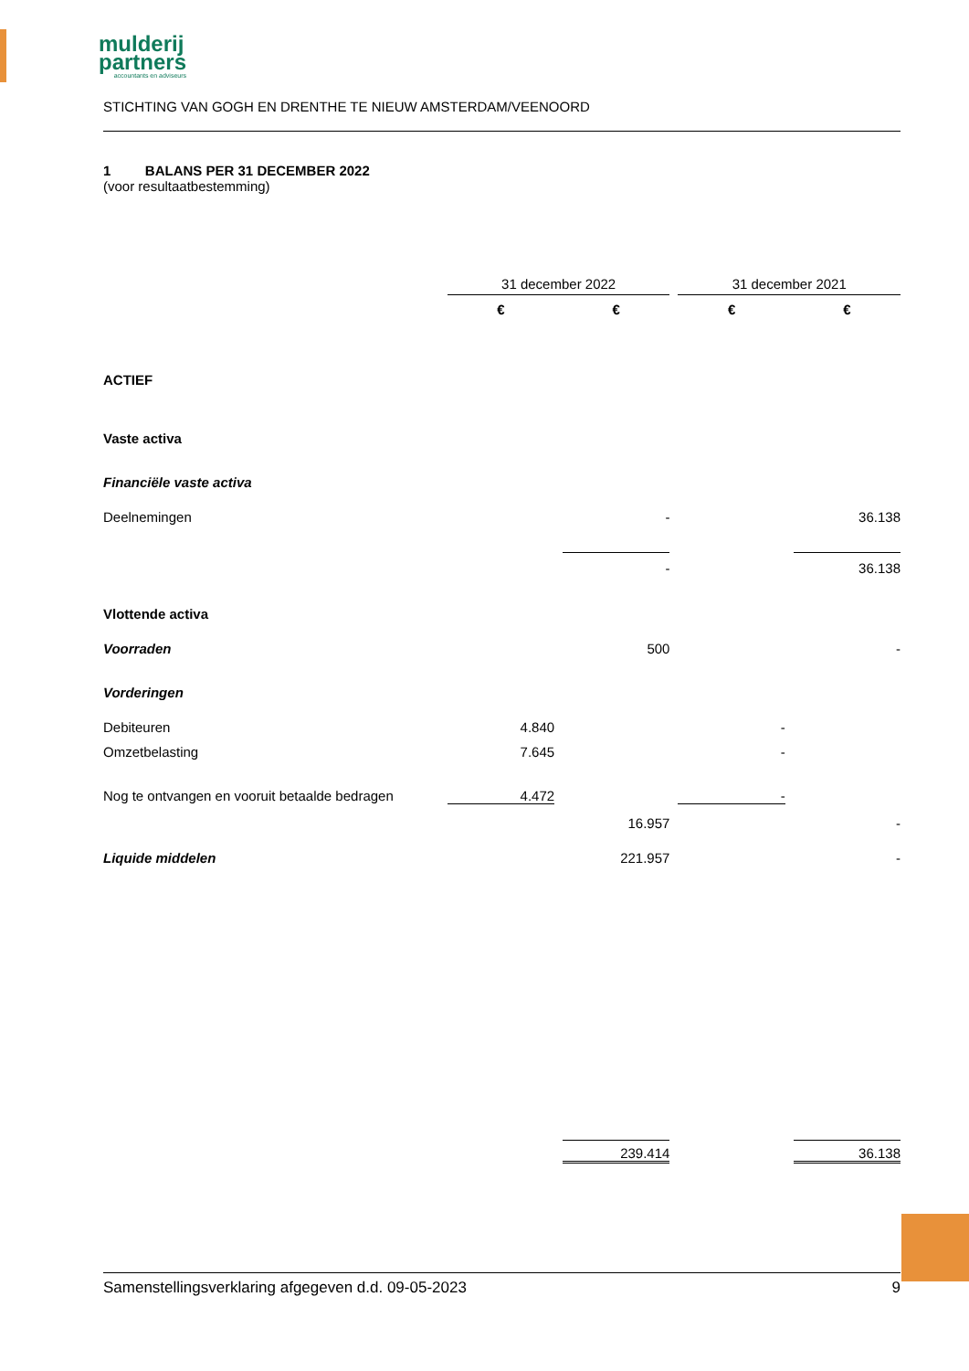mulderij
partners
accountants en adviseurs
STICHTING VAN GOGH EN DRENTHE TE NIEUW AMSTERDAM/VEENOORD
1 BALANS PER 31 DECEMBER 2022
(voor resultaatbestemming)
| | 31 december 2022 | | | | 31 december 2021 | | |
| | € | | € | | € | | € |
| ACTIEF | | | | | | | |
| Vaste activa | | | | | | | |
| Financiële vaste activa | | | | | | | |
| Deelnemingen | | | - | | | | 36.138 |
| | | | - | | | | 36.138 |
| Vlottende activa | | | | | | | |
| Voorraden | | | 500 | | | | - |
| Vorderingen | | | | | | | |
| Debiteuren | 4.840 | | | | - | | |
| Omzetbelasting | 7.645 | | | | - | | |
| Nog te ontvangen en vooruit betaalde bedragen | 4.472 | | | | - | | |
| | | | 16.957 | | | | - |
| Liquide middelen | | | 221.957 | | | | - |
| | | | 239.414 | | | | 36.138 |
Samenstellingsverklaring afgegeven d.d. 09-05-2023 9